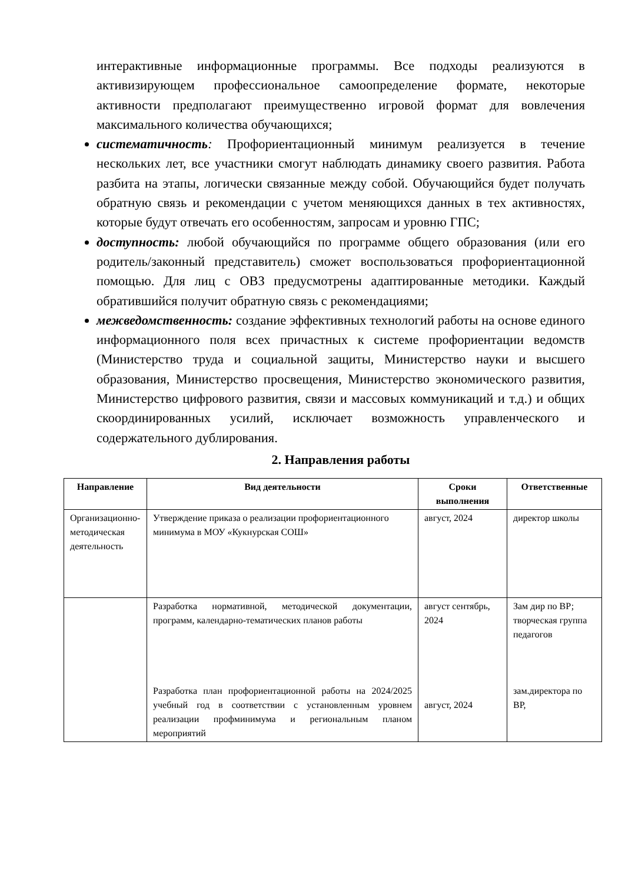интерактивные информационные программы. Все подходы реализуются в активизирующем профессиональное самоопределение формате, некоторые активности предполагают преимущественно игровой формат для вовлечения максимального количества обучающихся;
систематичность: Профориентационный минимум реализуется в течение нескольких лет, все участники смогут наблюдать динамику своего развития. Работа разбита на этапы, логически связанные между собой. Обучающийся будет получать обратную связь и рекомендации с учетом меняющихся данных в тех активностях, которые будут отвечать его особенностям, запросам и уровню ГПС;
доступность: любой обучающийся по программе общего образования (или его родитель/законный представитель) сможет воспользоваться профориентационной помощью. Для лиц с ОВЗ предусмотрены адаптированные методики. Каждый обратившийся получит обратную связь с рекомендациями;
межведомственность: создание эффективных технологий работы на основе единого информационного поля всех причастных к системе профориентации ведомств (Министерство труда и социальной защиты, Министерство науки и высшего образования, Министерство просвещения, Министерство экономического развития, Министерство цифрового развития, связи и массовых коммуникаций и т.д.) и общих скоординированных усилий, исключает возможность управленческого и содержательного дублирования.
2. Направления работы
| Направление | Вид деятельности | Сроки выполнения | Ответственные |
| --- | --- | --- | --- |
| Организационно-методическая деятельность | Утверждение приказа о реализации профориентационного минимума в МОУ «Кукнурская СОШ» | август, 2024 | директор школы |
| | Разработка нормативной, методической документации, программ, календарно-тематических планов работы Разработка план профориентационной работы на 2024/2025 учебный год в соответствии с установленным уровнем реализации профминимума и региональным планом мероприятий | август сентябрь, 2024 август, 2024 | Зам дир по ВР; творческая группа педагогов зам.директора по ВР, |